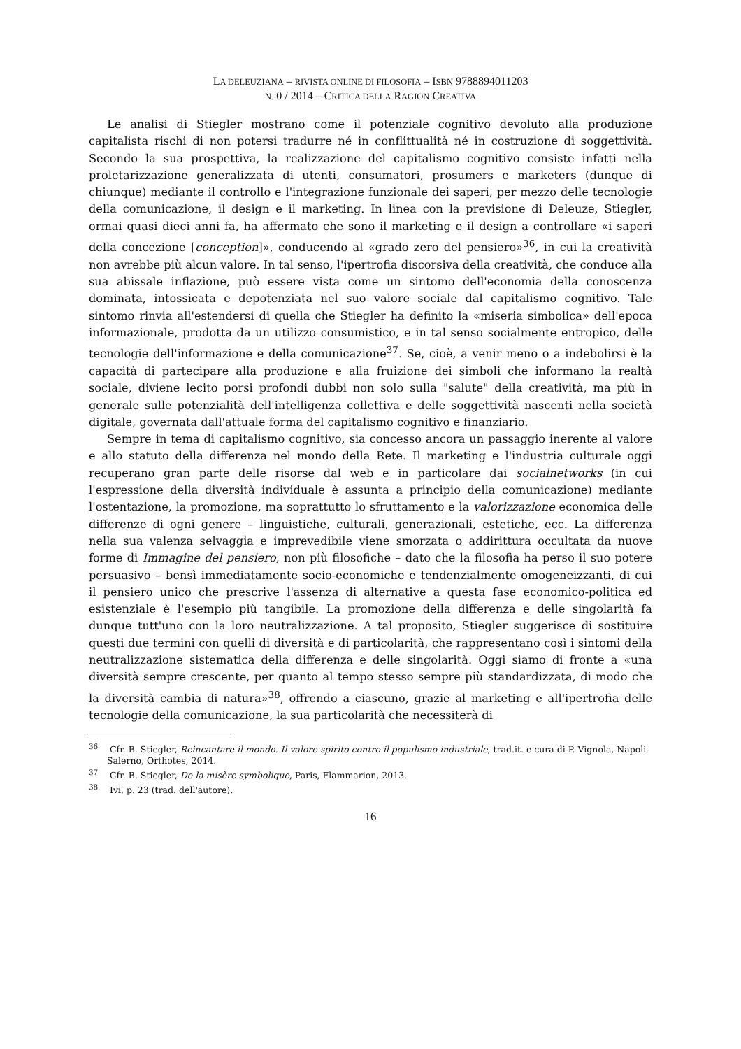LA DELEUZIANA – RIVISTA ONLINE DI FILOSOFIA – ISBN 9788894011203
N. 0 / 2014 – CRITICA DELLA RAGION CREATIVA
Le analisi di Stiegler mostrano come il potenziale cognitivo devoluto alla produzione capitalista rischi di non potersi tradurre né in conflittualità né in costruzione di soggettività. Secondo la sua prospettiva, la realizzazione del capitalismo cognitivo consiste infatti nella proletarizzazione generalizzata di utenti, consumatori, prosumers e marketers (dunque di chiunque) mediante il controllo e l'integrazione funzionale dei saperi, per mezzo delle tecnologie della comunicazione, il design e il marketing. In linea con la previsione di Deleuze, Stiegler, ormai quasi dieci anni fa, ha affermato che sono il marketing e il design a controllare «i saperi della concezione [conception]», conducendo al «grado zero del pensiero»<sup>36</sup>, in cui la creatività non avrebbe più alcun valore. In tal senso, l'ipertrofia discorsiva della creatività, che conduce alla sua abissale inflazione, può essere vista come un sintomo dell'economia della conoscenza dominata, intossicata e depotenziata nel suo valore sociale dal capitalismo cognitivo. Tale sintomo rinvia all'estendersi di quella che Stiegler ha definito la «miseria simbolica» dell'epoca informazionale, prodotta da un utilizzo consumistico, e in tal senso socialmente entropico, delle tecnologie dell'informazione e della comunicazione<sup>37</sup>. Se, cioè, a venir meno o a indebolirsi è la capacità di partecipare alla produzione e alla fruizione dei simboli che informano la realtà sociale, diviene lecito porsi profondi dubbi non solo sulla "salute" della creatività, ma più in generale sulle potenzialità dell'intelligenza collettiva e delle soggettività nascenti nella società digitale, governata dall'attuale forma del capitalismo cognitivo e finanziario.
Sempre in tema di capitalismo cognitivo, sia concesso ancora un passaggio inerente al valore e allo statuto della differenza nel mondo della Rete. Il marketing e l'industria culturale oggi recuperano gran parte delle risorse dal web e in particolare dai socialnetworks (in cui l'espressione della diversità individuale è assunta a principio della comunicazione) mediante l'ostentazione, la promozione, ma soprattutto lo sfruttamento e la valorizzazione economica delle differenze di ogni genere – linguistiche, culturali, generazionali, estetiche, ecc. La differenza nella sua valenza selvaggia e imprevedibile viene smorzata o addirittura occultata da nuove forme di Immagine del pensiero, non più filosofiche – dato che la filosofia ha perso il suo potere persuasivo – bensì immediatamente socio-economiche e tendenzialmente omogeneizzanti, di cui il pensiero unico che prescrive l'assenza di alternative a questa fase economico-politica ed esistenziale è l'esempio più tangibile. La promozione della differenza e delle singolarità fa dunque tutt'uno con la loro neutralizzazione. A tal proposito, Stiegler suggerisce di sostituire questi due termini con quelli di diversità e di particolarità, che rappresentano così i sintomi della neutralizzazione sistematica della differenza e delle singolarità. Oggi siamo di fronte a «una diversità sempre crescente, per quanto al tempo stesso sempre più standardizzata, di modo che la diversità cambia di natura»<sup>38</sup>, offrendo a ciascuno, grazie al marketing e all'ipertrofia delle tecnologie della comunicazione, la sua particolarità che necessiterà di
<sup>36</sup> Cfr. B. Stiegler, Reincantare il mondo. Il valore spirito contro il populismo industriale, trad.it. e cura di P. Vignola, Napoli-Salerno, Orthotes, 2014.
<sup>37</sup> Cfr. B. Stiegler, De la misère symbolique, Paris, Flammarion, 2013.
<sup>38</sup> Ivi, p. 23 (trad. dell'autore).
16